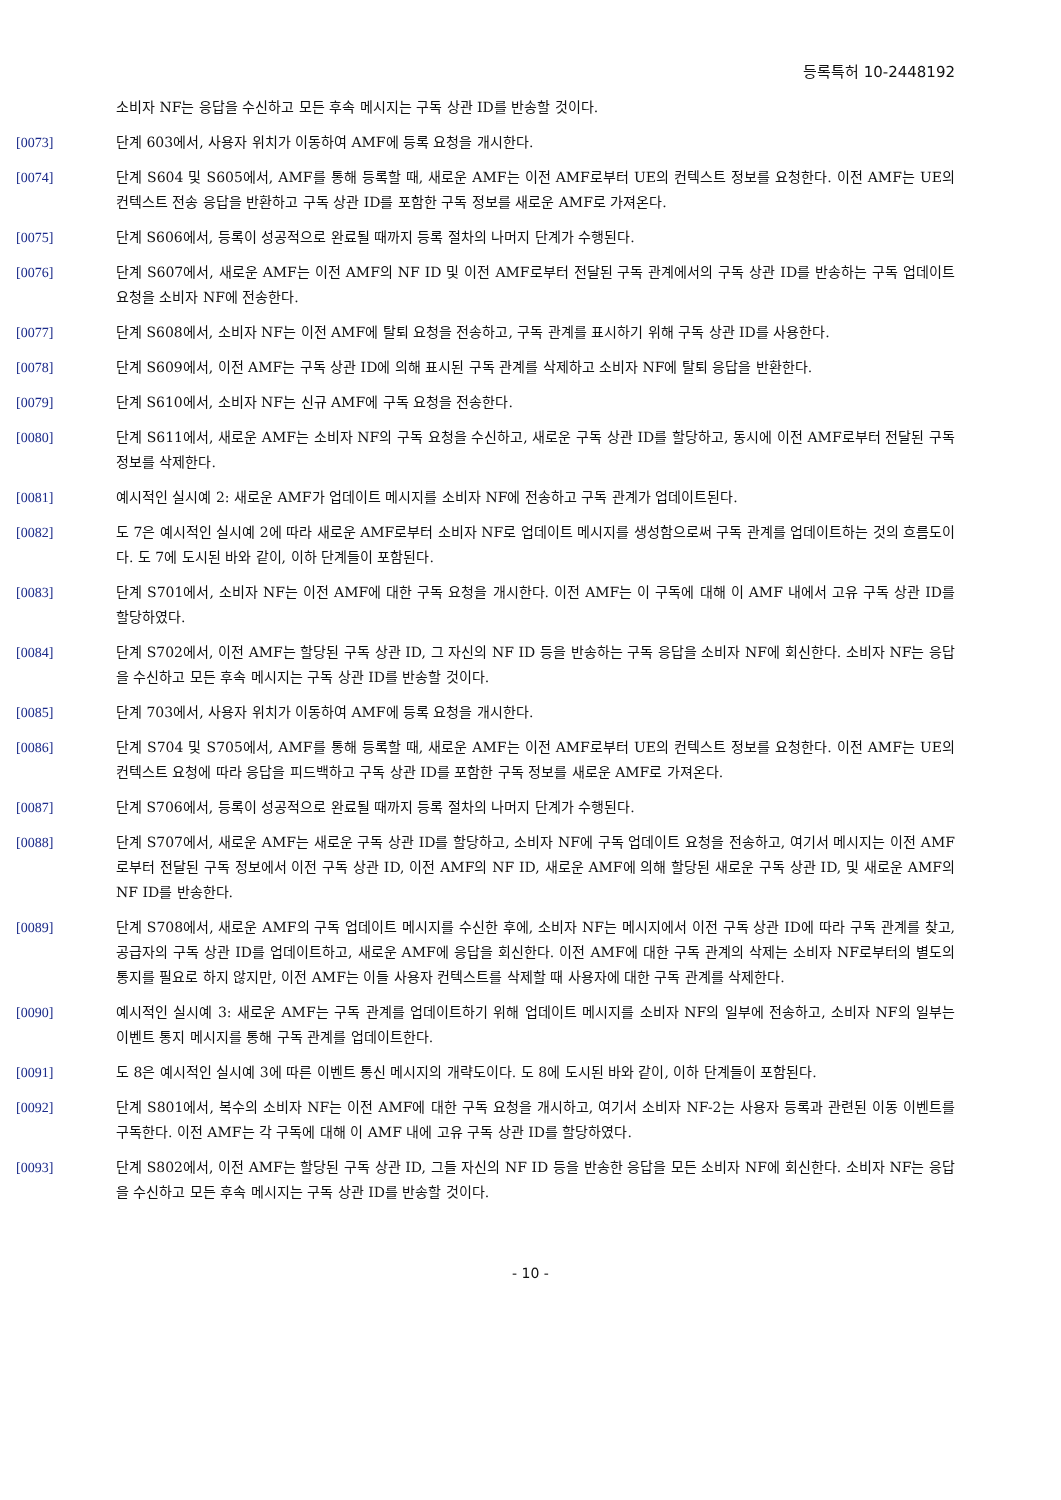등록특허 10-2448192
소비자 NF는 응답을 수신하고 모든 후속 메시지는 구독 상관 ID를 반송할 것이다.
[0073] 단계 603에서, 사용자 위치가 이동하여 AMF에 등록 요청을 개시한다.
[0074] 단계 S604 및 S605에서, AMF를 통해 등록할 때, 새로운 AMF는 이전 AMF로부터 UE의 컨텍스트 정보를 요청한다. 이전 AMF는 UE의 컨텍스트 전송 응답을 반환하고 구독 상관 ID를 포함한 구독 정보를 새로운 AMF로 가져온다.
[0075] 단계 S606에서, 등록이 성공적으로 완료될 때까지 등록 절차의 나머지 단계가 수행된다.
[0076] 단계 S607에서, 새로운 AMF는 이전 AMF의 NF ID 및 이전 AMF로부터 전달된 구독 관계에서의 구독 상관 ID를 반송하는 구독 업데이트 요청을 소비자 NF에 전송한다.
[0077] 단계 S608에서, 소비자 NF는 이전 AMF에 탈퇴 요청을 전송하고, 구독 관계를 표시하기 위해 구독 상관 ID를 사용한다.
[0078] 단계 S609에서, 이전 AMF는 구독 상관 ID에 의해 표시된 구독 관계를 삭제하고 소비자 NF에 탈퇴 응답을 반환한다.
[0079] 단계 S610에서, 소비자 NF는 신규 AMF에 구독 요청을 전송한다.
[0080] 단계 S611에서, 새로운 AMF는 소비자 NF의 구독 요청을 수신하고, 새로운 구독 상관 ID를 할당하고, 동시에 이전 AMF로부터 전달된 구독 정보를 삭제한다.
[0081] 예시적인 실시예 2: 새로운 AMF가 업데이트 메시지를 소비자 NF에 전송하고 구독 관계가 업데이트된다.
[0082] 도 7은 예시적인 실시예 2에 따라 새로운 AMF로부터 소비자 NF로 업데이트 메시지를 생성함으로써 구독 관계를 업데이트하는 것의 흐름도이다. 도 7에 도시된 바와 같이, 이하 단계들이 포함된다.
[0083] 단계 S701에서, 소비자 NF는 이전 AMF에 대한 구독 요청을 개시한다. 이전 AMF는 이 구독에 대해 이 AMF 내에서 고유 구독 상관 ID를 할당하였다.
[0084] 단계 S702에서, 이전 AMF는 할당된 구독 상관 ID, 그 자신의 NF ID 등을 반송하는 구독 응답을 소비자 NF에 회신한다. 소비자 NF는 응답을 수신하고 모든 후속 메시지는 구독 상관 ID를 반송할 것이다.
[0085] 단계 703에서, 사용자 위치가 이동하여 AMF에 등록 요청을 개시한다.
[0086] 단계 S704 및 S705에서, AMF를 통해 등록할 때, 새로운 AMF는 이전 AMF로부터 UE의 컨텍스트 정보를 요청한다. 이전 AMF는 UE의 컨텍스트 요청에 따라 응답을 피드백하고 구독 상관 ID를 포함한 구독 정보를 새로운 AMF로 가져온다.
[0087] 단계 S706에서, 등록이 성공적으로 완료될 때까지 등록 절차의 나머지 단계가 수행된다.
[0088] 단계 S707에서, 새로운 AMF는 새로운 구독 상관 ID를 할당하고, 소비자 NF에 구독 업데이트 요청을 전송하고, 여기서 메시지는 이전 AMF로부터 전달된 구독 정보에서 이전 구독 상관 ID, 이전 AMF의 NF ID, 새로운 AMF에 의해 할당된 새로운 구독 상관 ID, 및 새로운 AMF의 NF ID를 반송한다.
[0089] 단계 S708에서, 새로운 AMF의 구독 업데이트 메시지를 수신한 후에, 소비자 NF는 메시지에서 이전 구독 상관 ID에 따라 구독 관계를 찾고, 공급자의 구독 상관 ID를 업데이트하고, 새로운 AMF에 응답을 회신한다. 이전 AMF에 대한 구독 관계의 삭제는 소비자 NF로부터의 별도의 통지를 필요로 하지 않지만, 이전 AMF는 이들 사용자 컨텍스트를 삭제할 때 사용자에 대한 구독 관계를 삭제한다.
[0090] 예시적인 실시예 3: 새로운 AMF는 구독 관계를 업데이트하기 위해 업데이트 메시지를 소비자 NF의 일부에 전송하고, 소비자 NF의 일부는 이벤트 통지 메시지를 통해 구독 관계를 업데이트한다.
[0091] 도 8은 예시적인 실시예 3에 따른 이벤트 통신 메시지의 개략도이다. 도 8에 도시된 바와 같이, 이하 단계들이 포함된다.
[0092] 단계 S801에서, 복수의 소비자 NF는 이전 AMF에 대한 구독 요청을 개시하고, 여기서 소비자 NF-2는 사용자 등록과 관련된 이동 이벤트를 구독한다. 이전 AMF는 각 구독에 대해 이 AMF 내에 고유 구독 상관 ID를 할당하였다.
[0093] 단계 S802에서, 이전 AMF는 할당된 구독 상관 ID, 그들 자신의 NF ID 등을 반송한 응답을 모든 소비자 NF에 회신한다. 소비자 NF는 응답을 수신하고 모든 후속 메시지는 구독 상관 ID를 반송할 것이다.
- 10 -